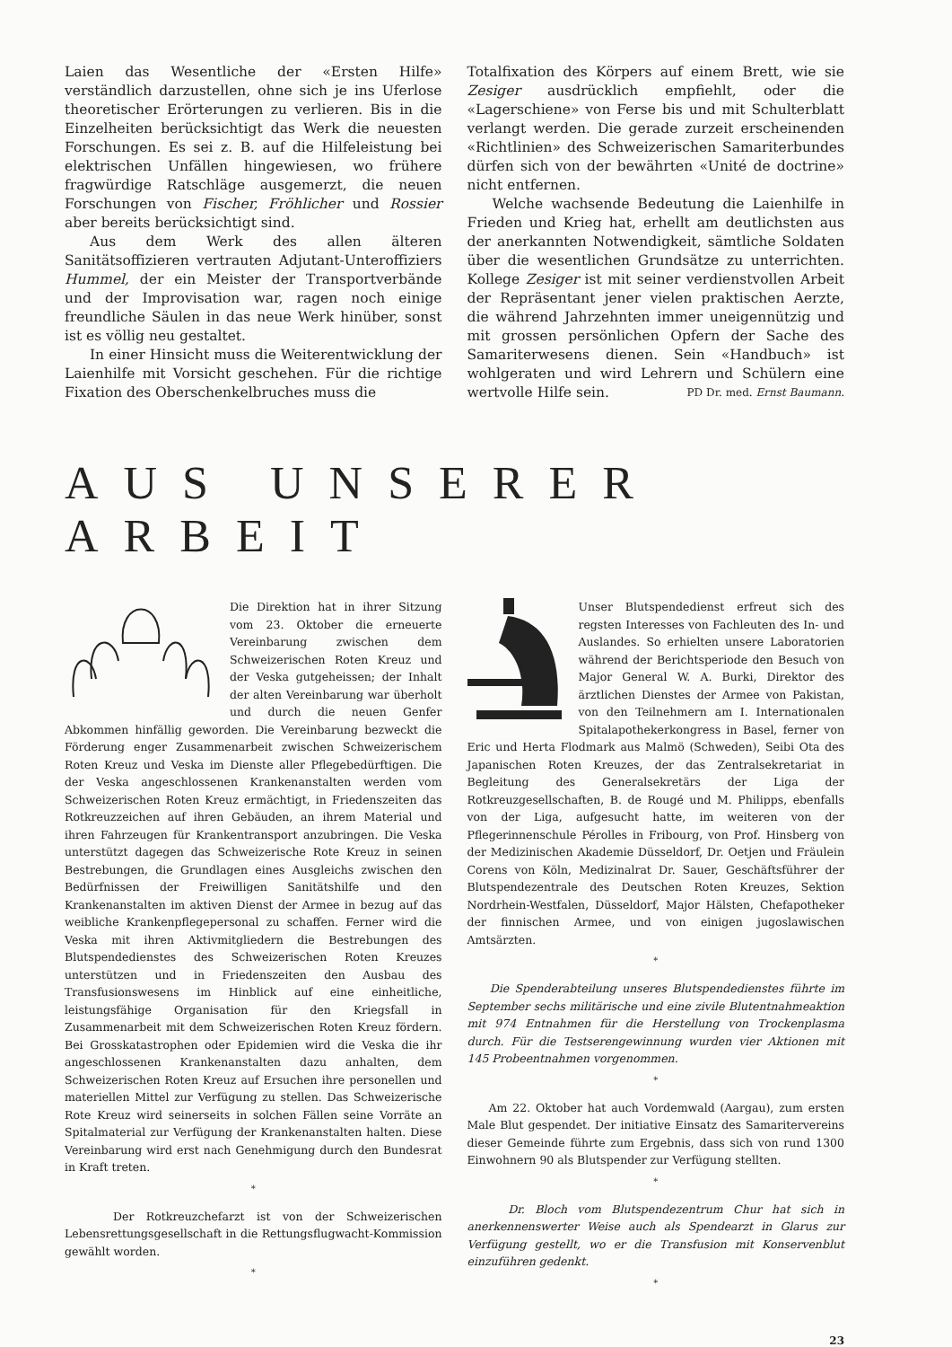Laien das Wesentliche der «Ersten Hilfe» verständlich darzustellen, ohne sich je ins Uferlose theoretischer Erörterungen zu verlieren. Bis in die Einzelheiten berücksichtigt das Werk die neuesten Forschungen. Es sei z. B. auf die Hilfeleistung bei elektrischen Unfällen hingewiesen, wo frühere fragwürdige Ratschläge ausgemerzt, die neuen Forschungen von Fischer, Fröhlicher und Rossier aber bereits berücksichtigt sind.
Aus dem Werk des allen älteren Sanitätsoffizieren vertrauten Adjutant-Unteroffiziers Hummel, der ein Meister der Transportverbände und der Improvisation war, ragen noch einige freundliche Säulen in das neue Werk hinüber, sonst ist es völlig neu gestaltet.
In einer Hinsicht muss die Weiterentwicklung der Laienhilfe mit Vorsicht geschehen. Für die richtige Fixation des Oberschenkelbruches muss die
Totalfixation des Körpers auf einem Brett, wie sie Zesiger ausdrücklich empfiehlt, oder die «Lagerschiene» von Ferse bis und mit Schulterblatt verlangt werden. Die gerade zurzeit erscheinenden «Richtlinien» des Schweizerischen Samariterbundes dürfen sich von der bewährten «Unité de doctrine» nicht entfernen.
Welche wachsende Bedeutung die Laienhilfe in Frieden und Krieg hat, erhellt am deutlichsten aus der anerkannten Notwendigkeit, sämtliche Soldaten über die wesentlichen Grundsätze zu unterrichten. Kollege Zesiger ist mit seiner verdienstvollen Arbeit der Repräsentant jener vielen praktischen Aerzte, die während Jahrzehnten immer uneigennützig und mit grossen persönlichen Opfern der Sache des Samariterwesens dienen. Sein «Handbuch» ist wohlgeraten und wird Lehrern und Schülern eine wertvolle Hilfe sein. PD Dr. med. Ernst Baumann.
AUS UNSERER ARBEIT
Die Direktion hat in ihrer Sitzung vom 23. Oktober die erneuerte Vereinbarung zwischen dem Schweizerischen Roten Kreuz und der Veska gutgeheissen; der Inhalt der alten Vereinbarung war überholt und durch die neuen Genfer Abkommen hinfällig geworden. Die Vereinbarung bezweckt die Förderung enger Zusammenarbeit zwischen Schweizerischem Roten Kreuz und Veska im Dienste aller Pflegebedürftigen. Die der Veska angeschlossenen Krankenanstalten werden vom Schweizerischen Roten Kreuz ermächtigt, in Friedenszeiten das Rotkreuzzeichen auf ihren Gebäuden, an ihrem Material und ihren Fahrzeugen für Krankentransport anzubringen. Die Veska unterstützt dagegen das Schweizerische Rote Kreuz in seinen Bestrebungen, die Grundlagen eines Ausgleichs zwischen den Bedürfnissen der Freiwilligen Sanitätshilfe und den Krankenanstalten im aktiven Dienst der Armee in bezug auf das weibliche Krankenpflegepersonal zu schaffen. Ferner wird die Veska mit ihren Aktivmitgliedern die Bestrebungen des Blutspendedienstes des Schweizerischen Roten Kreuzes unterstützen und in Friedenszeiten den Ausbau des Transfusionswesens im Hinblick auf eine einheitliche, leistungsfähige Organisation für den Kriegsfall in Zusammenarbeit mit dem Schweizerischen Roten Kreuz fördern. Bei Grosskatastrophen oder Epidemien wird die Veska die ihr angeschlossenen Krankenanstalten dazu anhalten, dem Schweizerischen Roten Kreuz auf Ersuchen ihre personellen und materiellen Mittel zur Verfügung zu stellen. Das Schweizerische Rote Kreuz wird seinerseits in solchen Fällen seine Vorräte an Spitalmaterial zur Verfügung der Krankenanstalten halten. Diese Vereinbarung wird erst nach Genehmigung durch den Bundesrat in Kraft treten.
*
Der Rotkreuzchefarzt ist von der Schweizerischen Lebensrettungsgesellschaft in die Rettungsflugwacht-Kommission gewählt worden.
*
Unser Blutspendedienst erfreut sich des regsten Interesses von Fachleuten des In- und Auslandes. So erhielten unsere Laboratorien während der Berichtsperiode den Besuch von Major General W. A. Burki, Direktor des ärztlichen Dienstes der Armee von Pakistan, von den Teilnehmern am I. Internationalen Spitalapothekerkongress in Basel, ferner von Eric und Herta Flodmark aus Malmö (Schweden), Seibi Ota des Japanischen Roten Kreuzes, der das Zentralsekretariat in Begleitung des Generalsekretärs der Liga der Rotkreuzgesellschaften, B. de Rougé und M. Philipps, ebenfalls von der Liga, aufgesucht hatte, im weiteren von der Pflegerinnenschule Pérolles in Fribourg, von Prof. Hinsberg von der Medizinischen Akademie Düsseldorf, Dr. Oetjen und Fräulein Corens von Köln, Medizinalrat Dr. Sauer, Geschäftsführer der Blutspendezentrale des Deutschen Roten Kreuzes, Sektion Nordrhein-Westfalen, Düsseldorf, Major Hälsten, Chefapotheker der finnischen Armee, und von einigen jugoslawischen Amtsärzten.
*
Die Spenderabteilung unseres Blutspendedienstes führte im September sechs militärische und eine zivile Blutentnahmeaktion mit 974 Entnahmen für die Herstellung von Trockenplasma durch. Für die Testserengewinnung wurden vier Aktionen mit 145 Probeentnahmen vorgenommen.
*
Am 22. Oktober hat auch Vordemwald (Aargau), zum ersten Male Blut gespendet. Der initiative Einsatz des Samaritervereins dieser Gemeinde führte zum Ergebnis, dass sich von rund 1300 Einwohnern 90 als Blutspender zur Verfügung stellten.
*
Dr. Bloch vom Blutspendezentrum Chur hat sich in anerkennenswerter Weise auch als Spendearzt in Glarus zur Verfügung gestellt, wo er die Transfusion mit Konservenblut einzuführen gedenkt.
*
23